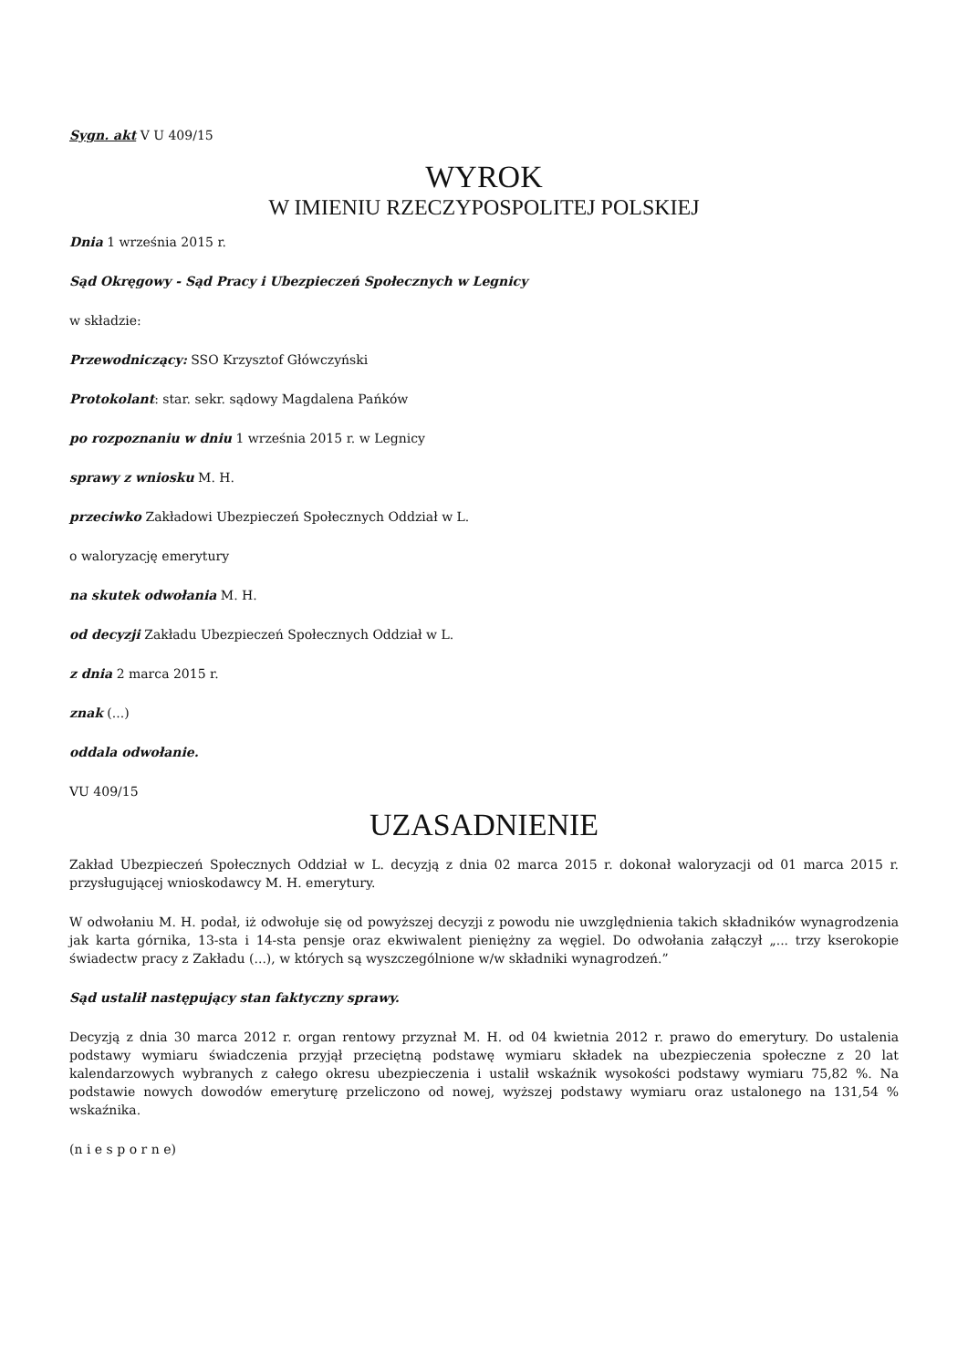Sygn. akt V U 409/15
WYROK
W IMIENIU RZECZYPOSPOLITEJ POLSKIEJ
Dnia 1 września 2015 r.
Sąd Okręgowy - Sąd Pracy i Ubezpieczeń Społecznych w Legnicy
w składzie:
Przewodniczący: SSO Krzysztof Główczyński
Protokolant: star. sekr. sądowy Magdalena Pańków
po rozpoznaniu w dniu 1 września 2015 r. w Legnicy
sprawy z wniosku M. H.
przeciwko Zakładowi Ubezpieczeń Społecznych Oddział w L.
o waloryzację emerytury
na skutek odwołania M. H.
od decyzji Zakładu Ubezpieczeń Społecznych Oddział w L.
z dnia 2 marca 2015 r.
znak (...)
oddala odwołanie.
VU 409/15
UZASADNIENIE
Zakład Ubezpieczeń Społecznych Oddział w L. decyzją z dnia 02 marca 2015 r. dokonał waloryzacji od 01 marca 2015 r. przysługującej wnioskodawcy M. H. emerytury.
W odwołaniu M. H. podał, iż odwołuje się od powyższej decyzji z powodu nie uwzględnienia takich składników wynagrodzenia jak karta górnika, 13-sta i 14-sta pensje oraz ekwiwalent pieniężny za węgiel. Do odwołania załączył „... trzy kserokopie świadectw pracy z Zakładu (...), w których są wyszczególnione w/w składniki wynagrodzeń.”
Sąd ustalił następujący stan faktyczny sprawy.
Decyzją z dnia 30 marca 2012 r. organ rentowy przyznał M. H. od 04 kwietnia 2012 r. prawo do emerytury. Do ustalenia podstawy wymiaru świadczenia przyjął przeciętną podstawę wymiaru składek na ubezpieczenia społeczne z 20 lat kalendarzowych wybranych z całego okresu ubezpieczenia i ustalił wskaźnik wysokości podstawy wymiaru 75,82 %. Na podstawie nowych dowodów emeryturę przeliczono od nowej, wyższej podstawy wymiaru oraz ustalonego na 131,54 % wskaźnika.
(n i e s p o r n e)